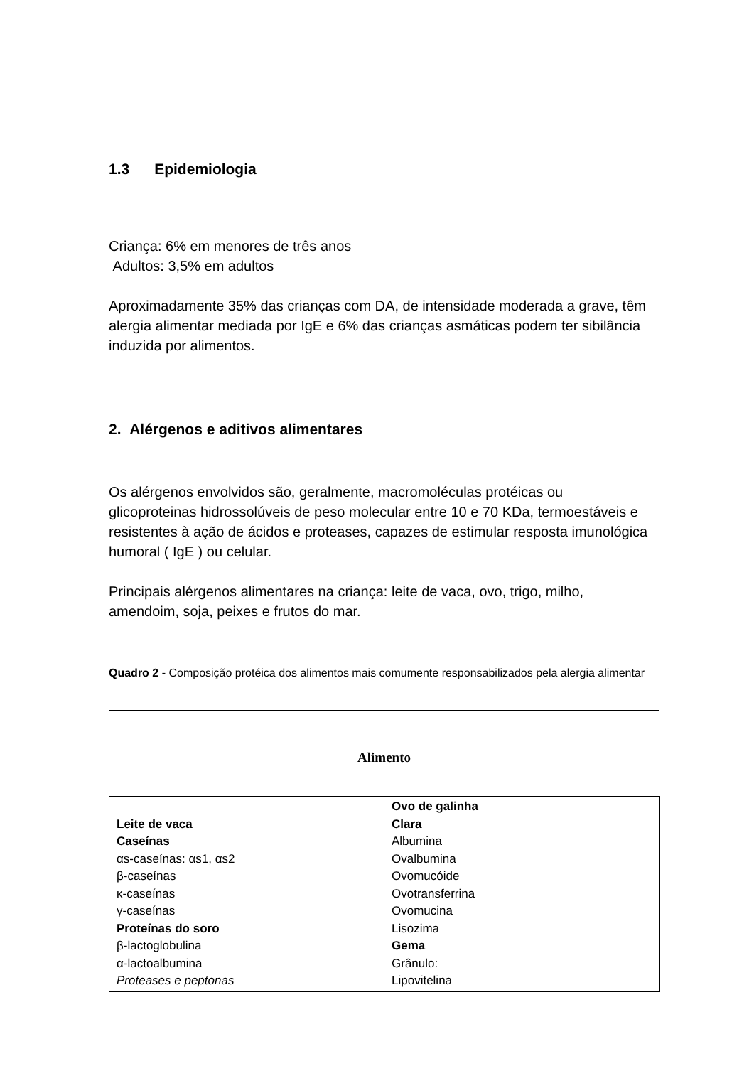1.3 Epidemiologia
Criança: 6% em menores de três anos
Adultos: 3,5% em adultos
Aproximadamente 35% das crianças com DA, de intensidade moderada a grave, têm alergia alimentar mediada por IgE e 6% das crianças asmáticas podem ter sibilância induzida por alimentos.
2. Alérgenos e aditivos alimentares
Os alérgenos envolvidos são, geralmente, macromoléculas protéicas ou glicoproteinas hidrossolúveis de peso molecular entre 10 e 70 KDa, termoestáveis e resistentes à ação de ácidos e proteases, capazes de estimular resposta imunológica humoral ( IgE ) ou celular.
Principais alérgenos alimentares na criança: leite de vaca, ovo, trigo, milho, amendoim, soja, peixes e frutos do mar.
Quadro 2 - Composição protéica dos alimentos mais comumente responsabilizados pela alergia alimentar
| Alimento |
| Leite de vaca Caseínas αs-caseínas: αs1, αs2 β-caseínas κ-caseínas γ-caseínas Proteínas do soro β-lactoglobulina α-lactoalbumina Proteases e peptonas | Ovo de galinha Clara Albumina Ovalbumina Ovomucóide Ovotransferrina Ovomucina Lisozima Gema Grânulo: Lipovitelina |